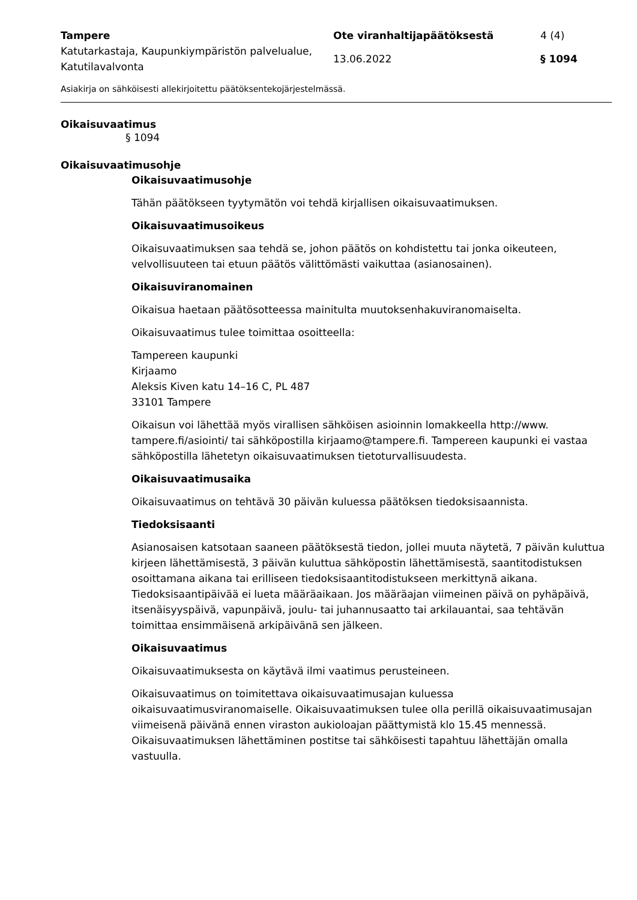Tampere Ote viranhaltijapäätöksestä 4 (4)
Katutarkastaja, Kaupunkiympäristön palvelualue, Katutilavalvonta
13.06.2022 § 1094
Asiakirja on sähköisesti allekirjoitettu päätöksentekojärjestelmässä.
Oikaisuvaatimus
§ 1094
Oikaisuvaatimusohje
Oikaisuvaatimusohje
Tähän päätökseen tyytymätön voi tehdä kirjallisen oikaisuvaatimuksen.
Oikaisuvaatimusoikeus
Oikaisuvaatimuksen saa tehdä se, johon päätös on kohdistettu tai jonka oikeuteen, velvollisuuteen tai etuun päätös välittömästi vaikuttaa (asianosainen).
Oikaisuviranomainen
Oikaisua haetaan päätösotteessa mainitulta muutoksenhakuviranomaiselta.
Oikaisuvaatimus tulee toimittaa osoitteella:
Tampereen kaupunki
Kirjaamo
Aleksis Kiven katu 14–16 C, PL 487
33101 Tampere
Oikaisun voi lähettää myös virallisen sähköisen asioinnin lomakkeella http://www. tampere.fi/asiointi/ tai sähköpostilla kirjaamo@tampere.fi. Tampereen kaupunki ei vastaa sähköpostilla lähetetyn oikaisuvaatimuksen tietoturvallisuudesta.
Oikaisuvaatimusaika
Oikaisuvaatimus on tehtävä 30 päivän kuluessa päätöksen tiedoksisaannista.
Tiedoksisaanti
Asianosaisen katsotaan saaneen päätöksestä tiedon, jollei muuta näytetä, 7 päivän kuluttua kirjeen lähettämisestä, 3 päivän kuluttua sähköpostin lähettämisestä, saantitodistuksen osoittamana aikana tai erilliseen tiedoksisaantitodistukseen merkittynä aikana. Tiedoksisaantipäivää ei lueta määräaikaan. Jos määräajan viimeinen päivä on pyhäpäivä, itsenäisyyspäivä, vapunpäivä, joulu- tai juhannusaatto tai arkilauantai, saa tehtävän toimittaa ensimmäisenä arkipäivänä sen jälkeen.
Oikaisuvaatimus
Oikaisuvaatimuksesta on käytävä ilmi vaatimus perusteineen.
Oikaisuvaatimus on toimitettava oikaisuvaatimusajan kuluessa oikaisuvaatimusviranomaiselle. Oikaisuvaatimuksen tulee olla perillä oikaisuvaatimusajan viimeisenä päivänä ennen viraston aukioloajan päättymistä klo 15.45 mennessä. Oikaisuvaatimuksen lähettäminen postitse tai sähköisesti tapahtuu lähettäjän omalla vastuulla.